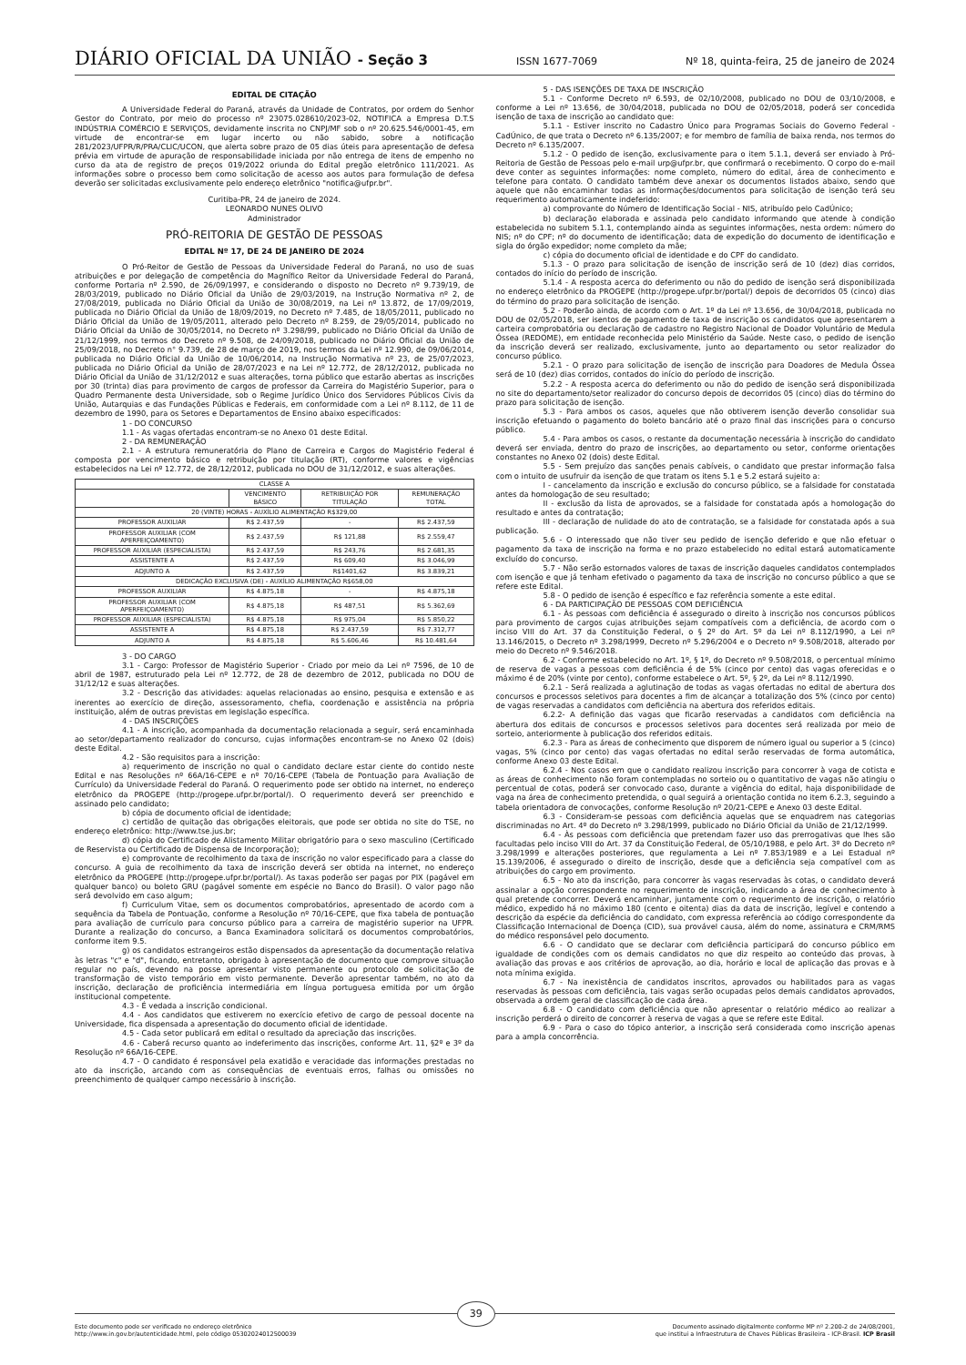DIÁRIO OFICIAL DA UNIÃO - Seção 3
ISSN 1677-7069 Nº 18, quinta-feira, 25 de janeiro de 2024
EDITAL DE CITAÇÃO
A Universidade Federal do Paraná, através da Unidade de Contratos, por ordem do Senhor Gestor do Contrato, por meio do processo nº 23075.028610/2023-02, NOTIFICA a Empresa D.T.S INDÚSTRIA COMÉRCIO E SERVIÇOS, devidamente inscrita no CNPJ/MF sob o nº 20.625.546/0001-45, em virtude de encontrar-se em lugar incerto ou não sabido, sobre a notificação 281/2023/UFPR/R/PRA/CLIC/UCON, que alerta sobre prazo de 05 dias úteis para apresentação de defesa prévia em virtude de apuração de responsabilidade iniciada por não entrega de itens de empenho no curso da ata de registro de preços 019/2022 oriunda do Edital pregão eletrônico 111/2021. As informações sobre o processo bem como solicitação de acesso aos autos para formulação de defesa deverão ser solicitadas exclusivamente pelo endereço eletrônico "notifica@ufpr.br".
Curitiba-PR, 24 de janeiro de 2024.
LEONARDO NUNES OLIVO
Administrador
PRÓ-REITORIA DE GESTÃO DE PESSOAS
EDITAL Nº 17, DE 24 DE JANEIRO DE 2024
O Pró-Reitor de Gestão de Pessoas da Universidade Federal do Paraná, no uso de suas atribuições e por delegação de competência do Magnífico Reitor da Universidade Federal do Paraná, conforme Portaria nº 2.590, de 26/09/1997, e considerando o disposto no Decreto nº 9.739/19, de 28/03/2019, publicado no Diário Oficial da União de 29/03/2019, na Instrução Normativa nº 2, de 27/08/2019, publicada no Diário Oficial da União de 30/08/2019, na Lei nº 13.872, de 17/09/2019, publicada no Diário Oficial da União de 18/09/2019, no Decreto nº 7.485, de 18/05/2011, publicado no Diário Oficial da União de 19/05/2011, alterado pelo Decreto nº 8.259, de 29/05/2014, publicado no Diário Oficial da União de 30/05/2014, no Decreto nº 3.298/99, publicado no Diário Oficial da União de 21/12/1999, nos termos do Decreto nº 9.508, de 24/09/2018, publicado no Diário Oficial da União de 25/09/2018, no Decreto n° 9.739, de 28 de março de 2019, nos termos da Lei nº 12.990, de 09/06/2014, publicada no Diário Oficial da União de 10/06/2014, na Instrução Normativa nº 23, de 25/07/2023, publicada no Diário Oficial da União de 28/07/2023 e na Lei nº 12.772, de 28/12/2012, publicada no Diário Oficial da União de 31/12/2012 e suas alterações, torna público que estarão abertas as inscrições por 30 (trinta) dias para provimento de cargos de professor da Carreira do Magistério Superior, para o Quadro Permanente desta Universidade, sob o Regime Jurídico Único dos Servidores Públicos Civis da União, Autarquias e das Fundações Públicas e Federais, em conformidade com a Lei nº 8.112, de 11 de dezembro de 1990, para os Setores e Departamentos de Ensino abaixo especificados:
1 - DO CONCURSO
1.1 - As vagas ofertadas encontram-se no Anexo 01 deste Edital.
2 - DA REMUNERAÇÃO
2.1 - A estrutura remuneratória do Plano de Carreira e Cargos do Magistério Federal é composta por vencimento básico e retribuição por titulação (RT), conforme valores e vigências estabelecidos na Lei nº 12.772, de 28/12/2012, publicada no DOU de 31/12/2012, e suas alterações.
| CLASSE A | | | |
| --- | --- | --- | --- |
| | VENCIMENTO BÁSICO | RETRIBUIÇÃO POR TITULAÇÃO | REMUNERAÇÃO TOTAL |
| 20 (VINTE) HORAS - AUXÍLIO ALIMENTAÇÃO R$329,00 | | | |
| PROFESSOR AUXILIAR | R$ 2.437,59 | - | R$ 2.437,59 |
| PROFESSOR AUXILIAR (COM APERFEIÇOAMENTO) | R$ 2.437,59 | R$ 121,88 | R$ 2.559,47 |
| PROFESSOR AUXILIAR (ESPECIALISTA) | R$ 2.437,59 | R$ 243,76 | R$ 2.681,35 |
| ASSISTENTE A | R$ 2.437,59 | R$ 609,40 | R$ 3.046,99 |
| ADJUNTO A | R$ 2.437,59 | R$1401,62 | R$ 3.839,21 |
| DEDICAÇÃO EXCLUSIVA (DE) - AUXÍLIO ALIMENTAÇÃO R$658,00 | | | |
| PROFESSOR AUXILIAR | R$ 4.875,18 | - | R$ 4.875,18 |
| PROFESSOR AUXILIAR (COM APERFEIÇOAMENTO) | R$ 4.875,18 | R$ 487,51 | R$ 5.362,69 |
| PROFESSOR AUXILIAR (ESPECIALISTA) | R$ 4.875,18 | R$ 975,04 | R$ 5.850,22 |
| ASSISTENTE A | R$ 4.875,18 | R$ 2.437,59 | R$ 7.312,77 |
| ADJUNTO A | R$ 4.875,18 | R$ 5.606,46 | R$ 10.481,64 |
3 - DO CARGO
3.1 - Cargo: Professor de Magistério Superior - Criado por meio da Lei nº 7596, de 10 de abril de 1987, estruturado pela Lei nº 12.772, de 28 de dezembro de 2012, publicada no DOU de 31/12/12 e suas alterações.
3.2 - Descrição das atividades: aquelas relacionadas ao ensino, pesquisa e extensão e as inerentes ao exercício de direção, assessoramento, chefia, coordenação e assistência na própria instituição, além de outras previstas em legislação específica.
4 - DAS INSCRIÇÕES
4.1 - A inscrição, acompanhada da documentação relacionada a seguir, será encaminhada ao setor/departamento realizador do concurso, cujas informações encontram-se no Anexo 02 (dois) deste Edital.
4.2 - São requisitos para a inscrição:
a) requerimento de inscrição no qual o candidato declare estar ciente do contido neste Edital e nas Resoluções nº 66A/16-CEPE e nº 70/16-CEPE (Tabela de Pontuação para Avaliação de Currículo) da Universidade Federal do Paraná. O requerimento pode ser obtido na internet, no endereço eletrônico da PROGEPE (http://progepe.ufpr.br/portal/). O requerimento deverá ser preenchido e assinado pelo candidato;
b) cópia de documento oficial de identidade;
c) certidão de quitação das obrigações eleitorais, que pode ser obtida no site do TSE, no endereço eletrônico: http://www.tse.jus.br;
d) cópia do Certificado de Alistamento Militar obrigatório para o sexo masculino (Certificado de Reservista ou Certificado de Dispensa de Incorporação);
e) comprovante de recolhimento da taxa de inscrição no valor especificado para a classe do concurso. A guia de recolhimento da taxa de inscrição deverá ser obtida na internet, no endereço eletrônico da PROGEPE (http://progepe.ufpr.br/portal/). As taxas poderão ser pagas por PIX (pagável em qualquer banco) ou boleto GRU (pagável somente em espécie no Banco do Brasil). O valor pago não será devolvido em caso algum;
f) Curriculum Vitae, sem os documentos comprobatórios, apresentado de acordo com a sequência da Tabela de Pontuação, conforme a Resolução nº 70/16-CEPE, que fixa tabela de pontuação para avaliação de currículo para concurso público para a carreira de magistério superior na UFPR. Durante a realização do concurso, a Banca Examinadora solicitará os documentos comprobatórios, conforme item 9.5.
g) os candidatos estrangeiros estão dispensados da apresentação da documentação relativa às letras "c" e "d", ficando, entretanto, obrigado à apresentação de documento que comprove situação regular no país, devendo na posse apresentar visto permanente ou protocolo de solicitação de transformação de visto temporário em visto permanente. Deverão apresentar também, no ato da inscrição, declaração de proficiência intermediária em língua portuguesa emitida por um órgão institucional competente.
4.3 - É vedada a inscrição condicional.
4.4 - Aos candidatos que estiverem no exercício efetivo de cargo de pessoal docente na Universidade, fica dispensada a apresentação do documento oficial de identidade.
4.5 - Cada setor publicará em edital o resultado da apreciação das inscrições.
4.6 - Caberá recurso quanto ao indeferimento das inscrições, conforme Art. 11, §2º e 3º da Resolução nº 66A/16-CEPE.
4.7 - O candidato é responsável pela exatidão e veracidade das informações prestadas no ato da inscrição, arcando com as consequências de eventuais erros, falhas ou omissões no preenchimento de qualquer campo necessário à inscrição.
5 - DAS ISENÇÕES DE TAXA DE INSCRIÇÃO
5.1 - Conforme Decreto nº 6.593, de 02/10/2008, publicado no DOU de 03/10/2008, e conforme a Lei nº 13.656, de 30/04/2018, publicada no DOU de 02/05/2018, poderá ser concedida isenção de taxa de inscrição ao candidato que:
5.1.1 - Estiver inscrito no Cadastro Único para Programas Sociais do Governo Federal - CadÚnico, de que trata o Decreto nº 6.135/2007; e for membro de família de baixa renda, nos termos do Decreto nº 6.135/2007.
5.1.2 - O pedido de isenção, exclusivamente para o item 5.1.1, deverá ser enviado à Pró-Reitoria de Gestão de Pessoas pelo e-mail urp@ufpr.br, que confirmará o recebimento. O corpo do e-mail deve conter as seguintes informações: nome completo, número do edital, área de conhecimento e telefone para contato. O candidato também deve anexar os documentos listados abaixo, sendo que aquele que não encaminhar todas as informações/documentos para solicitação de isenção terá seu requerimento automaticamente indeferido:
a) comprovante do Número de Identificação Social - NIS, atribuído pelo CadÚnico;
b) declaração elaborada e assinada pelo candidato informando que atende à condição estabelecida no subitem 5.1.1, contemplando ainda as seguintes informações, nesta ordem: número do NIS; nº do CPF; nº do documento de identificação; data de expedição do documento de identificação e sigla do órgão expedidor; nome completo da mãe;
c) cópia do documento oficial de identidade e do CPF do candidato.
5.1.3 - O prazo para solicitação de isenção de inscrição será de 10 (dez) dias corridos, contados do início do período de inscrição.
5.1.4 - A resposta acerca do deferimento ou não do pedido de isenção será disponibilizada no endereço eletrônico da PROGEPE (http://progepe.ufpr.br/portal/) depois de decorridos 05 (cinco) dias do término do prazo para solicitação de isenção.
5.2 - Poderão ainda, de acordo com o Art. 1º da Lei nº 13.656, de 30/04/2018, publicada no DOU de 02/05/2018, ser isentos de pagamento de taxa de inscrição os candidatos que apresentarem a carteira comprobatória ou declaração de cadastro no Registro Nacional de Doador Voluntário de Medula Óssea (REDOME), em entidade reconhecida pelo Ministério da Saúde. Neste caso, o pedido de isenção da inscrição deverá ser realizado, exclusivamente, junto ao departamento ou setor realizador do concurso público.
5.2.1 - O prazo para solicitação de isenção de inscrição para Doadores de Medula Óssea será de 10 (dez) dias corridos, contados do início do período de inscrição.
5.2.2 - A resposta acerca do deferimento ou não do pedido de isenção será disponibilizada no site do departamento/setor realizador do concurso depois de decorridos 05 (cinco) dias do término do prazo para solicitação de isenção.
5.3 - Para ambos os casos, aqueles que não obtiverem isenção deverão consolidar sua inscrição efetuando o pagamento do boleto bancário até o prazo final das inscrições para o concurso público.
5.4 - Para ambos os casos, o restante da documentação necessária à inscrição do candidato deverá ser enviada, dentro do prazo de inscrições, ao departamento ou setor, conforme orientações constantes no Anexo 02 (dois) deste Edital.
5.5 - Sem prejuízo das sanções penais cabíveis, o candidato que prestar informação falsa com o intuito de usufruir da isenção de que tratam os itens 5.1 e 5.2 estará sujeito a:
I - cancelamento da inscrição e exclusão do concurso público, se a falsidade for constatada antes da homologação de seu resultado;
II - exclusão da lista de aprovados, se a falsidade for constatada após a homologação do resultado e antes da contratação;
III - declaração de nulidade do ato de contratação, se a falsidade for constatada após a sua publicação.
5.6 - O interessado que não tiver seu pedido de isenção deferido e que não efetuar o pagamento da taxa de inscrição na forma e no prazo estabelecido no edital estará automaticamente excluído do concurso.
5.7 - Não serão estornados valores de taxas de inscrição daqueles candidatos contemplados com isenção e que já tenham efetivado o pagamento da taxa de inscrição no concurso público a que se refere este Edital.
5.8 - O pedido de isenção é específico e faz referência somente a este edital.
6 - DA PARTICIPAÇÃO DE PESSOAS COM DEFICIÊNCIA
6.1 - Às pessoas com deficiência é assegurado o direito à inscrição nos concursos públicos para provimento de cargos cujas atribuições sejam compatíveis com a deficiência, de acordo com o inciso VIII do Art. 37 da Constituição Federal, o § 2º do Art. 5º da Lei nº 8.112/1990, a Lei nº 13.146/2015, o Decreto nº 3.298/1999, Decreto nº 5.296/2004 e o Decreto nº 9.508/2018, alterado por meio do Decreto nº 9.546/2018.
6.2 - Conforme estabelecido no Art. 1º, § 1º, do Decreto nº 9.508/2018, o percentual mínimo de reserva de vagas a pessoas com deficiência é de 5% (cinco por cento) das vagas oferecidas e o máximo é de 20% (vinte por cento), conforme estabelece o Art. 5º, § 2º, da Lei nº 8.112/1990.
6.2.1 - Será realizada a aglutinação de todas as vagas ofertadas no edital de abertura dos concursos e processos seletivos para docentes a fim de alcançar a totalização dos 5% (cinco por cento) de vagas reservadas a candidatos com deficiência na abertura dos referidos editais.
6.2.2- A definição das vagas que ficarão reservadas a candidatos com deficiência na abertura dos editais de concursos e processos seletivos para docentes será realizada por meio de sorteio, anteriormente à publicação dos referidos editais.
6.2.3 - Para as áreas de conhecimento que disporem de número igual ou superior a 5 (cinco) vagas, 5% (cinco por cento) das vagas ofertadas no edital serão reservadas de forma automática, conforme Anexo 03 deste Edital.
6.2.4 - Nos casos em que o candidato realizou inscrição para concorrer à vaga de cotista e as áreas de conhecimento não foram contempladas no sorteio ou o quantitativo de vagas não atingiu o percentual de cotas, poderá ser convocado caso, durante a vigência do edital, haja disponibilidade de vaga na área de conhecimento pretendida, o qual seguirá a orientação contida no item 6.2.3, seguindo a tabela orientadora de convocações, conforme Resolução nº 20/21-CEPE e Anexo 03 deste Edital.
6.3 - Consideram-se pessoas com deficiência aquelas que se enquadrem nas categorias discriminadas no Art. 4º do Decreto nº 3.298/1999, publicado no Diário Oficial da União de 21/12/1999.
6.4 - Às pessoas com deficiência que pretendam fazer uso das prerrogativas que lhes são facultadas pelo inciso VIII do Art. 37 da Constituição Federal, de 05/10/1988, e pelo Art. 3º do Decreto nº 3.298/1999 e alterações posteriores, que regulamenta a Lei nº 7.853/1989 e a Lei Estadual nº 15.139/2006, é assegurado o direito de inscrição, desde que a deficiência seja compatível com as atribuições do cargo em provimento.
6.5 - No ato da inscrição, para concorrer às vagas reservadas às cotas, o candidato deverá assinalar a opção correspondente no requerimento de inscrição, indicando a área de conhecimento à qual pretende concorrer. Deverá encaminhar, juntamente com o requerimento de inscrição, o relatório médico, expedido há no máximo 180 (cento e oitenta) dias da data de inscrição, legível e contendo a descrição da espécie da deficiência do candidato, com expressa referência ao código correspondente da Classificação Internacional de Doença (CID), sua provável causa, além do nome, assinatura e CRM/RMS do médico responsável pelo documento.
6.6 - O candidato que se declarar com deficiência participará do concurso público em igualdade de condições com os demais candidatos no que diz respeito ao conteúdo das provas, à avaliação das provas e aos critérios de aprovação, ao dia, horário e local de aplicação das provas e à nota mínima exigida.
6.7 - Na inexistência de candidatos inscritos, aprovados ou habilitados para as vagas reservadas às pessoas com deficiência, tais vagas serão ocupadas pelos demais candidatos aprovados, observada a ordem geral de classificação de cada área.
6.8 - O candidato com deficiência que não apresentar o relatório médico ao realizar a inscrição perderá o direito de concorrer à reserva de vagas a que se refere este Edital.
6.9 - Para o caso do tópico anterior, a inscrição será considerada como inscrição apenas para a ampla concorrência.
Este documento pode ser verificado no endereço eletrônico
http://www.in.gov.br/autenticidade.html, pelo código 05302024012500039
39
Documento assinado digitalmente conforme MP nº 2.200-2 de 24/08/2001,
que institui a Infraestrutura de Chaves Públicas Brasileira - ICP-Brasil. ICP Brasil